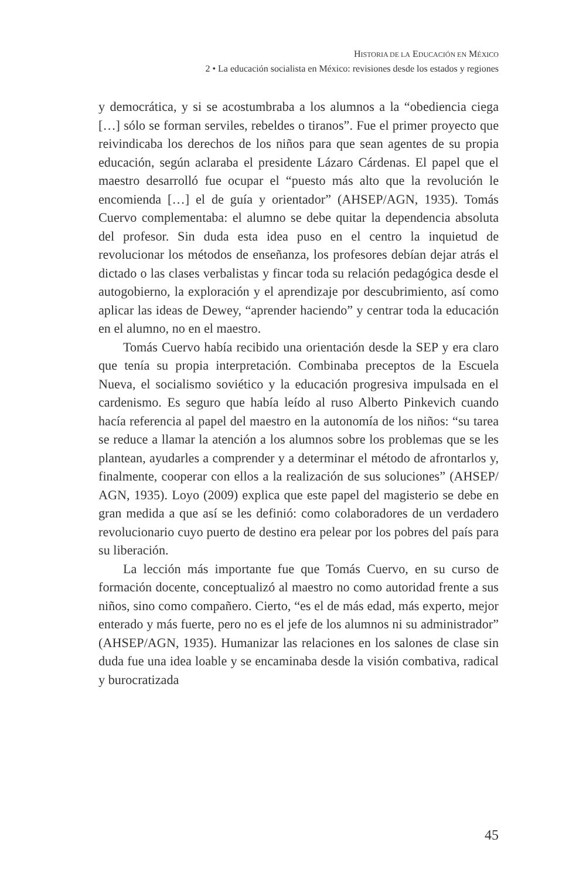HISTORIA DE LA EDUCACIÓN EN MÉXICO
2 • La educación socialista en México: revisiones desde los estados y regiones
y democrática, y si se acostumbraba a los alumnos a la “obediencia ciega […] sólo se forman serviles, rebeldes o tiranos”. Fue el primer proyecto que reivindicaba los derechos de los niños para que sean agentes de su propia educación, según aclaraba el presidente Lázaro Cárdenas. El papel que el maestro desarrolló fue ocupar el “puesto más alto que la revolución le encomienda […] el de guía y orientador” (AHSEP/AGN, 1935). Tomás Cuervo complementaba: el alumno se debe quitar la dependencia absoluta del profesor. Sin duda esta idea puso en el centro la inquietud de revolucionar los métodos de enseñanza, los profesores debían dejar atrás el dictado o las clases verbalistas y fincar toda su relación pedagógica desde el autogobierno, la exploración y el aprendizaje por descubrimiento, así como aplicar las ideas de Dewey, “aprender haciendo” y centrar toda la educación en el alumno, no en el maestro.
Tomás Cuervo había recibido una orientación desde la SEP y era claro que tenía su propia interpretación. Combinaba preceptos de la Escuela Nueva, el socialismo soviético y la educación progresiva impulsada en el cardenismo. Es seguro que había leído al ruso Alberto Pinkevich cuando hacía referencia al papel del maestro en la autonomía de los niños: “su tarea se reduce a llamar la atención a los alumnos sobre los problemas que se les plantean, ayudarles a comprender y a determinar el método de afrontarlos y, finalmente, cooperar con ellos a la realización de sus soluciones” (AHSEP/ AGN, 1935). Loyo (2009) explica que este papel del magisterio se debe en gran medida a que así se les definió: como colaboradores de un verdadero revolucionario cuyo puerto de destino era pelear por los pobres del país para su liberación.
La lección más importante fue que Tomás Cuervo, en su curso de formación docente, conceptualizó al maestro no como autoridad frente a sus niños, sino como compañero. Cierto, “es el de más edad, más experto, mejor enterado y más fuerte, pero no es el jefe de los alumnos ni su administrador” (AHSEP/AGN, 1935). Humanizar las relaciones en los salones de clase sin duda fue una idea loable y se encaminaba desde la visión combativa, radical y burocratizada
45